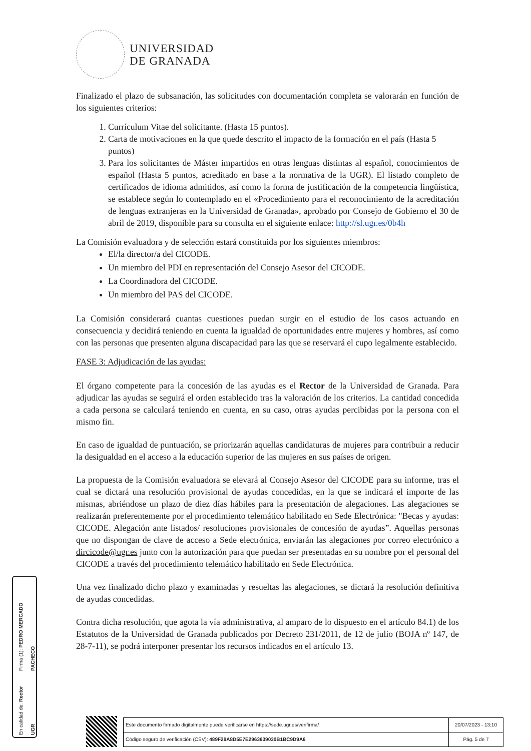UNIVERSIDAD
DE GRANADA
Finalizado el plazo de subsanación, las solicitudes con documentación completa se valorarán en función de los siguientes criterios:
1. Currículum Vitae del solicitante. (Hasta 15 puntos).
2. Carta de motivaciones en la que quede descrito el impacto de la formación en el país (Hasta 5 puntos)
3. Para los solicitantes de Máster impartidos en otras lenguas distintas al español, conocimientos de español (Hasta 5 puntos, acreditado en base a la normativa de la UGR). El listado completo de certificados de idioma admitidos, así como la forma de justificación de la competencia lingüística, se establece según lo contemplado en el «Procedimiento para el reconocimiento de la acreditación de lenguas extranjeras en la Universidad de Granada», aprobado por Consejo de Gobierno el 30 de abril de 2019, disponible para su consulta en el siguiente enlace: http://sl.ugr.es/0b4h
La Comisión evaluadora y de selección estará constituida por los siguientes miembros:
El/la director/a del CICODE.
Un miembro del PDI en representación del Consejo Asesor del CICODE.
La Coordinadora del CICODE.
Un miembro del PAS del CICODE.
La Comisión considerará cuantas cuestiones puedan surgir en el estudio de los casos actuando en consecuencia y decidirá teniendo en cuenta la igualdad de oportunidades entre mujeres y hombres, así como con las personas que presenten alguna discapacidad para las que se reservará el cupo legalmente establecido.
FASE 3: Adjudicación de las ayudas:
El órgano competente para la concesión de las ayudas es el Rector de la Universidad de Granada. Para adjudicar las ayudas se seguirá el orden establecido tras la valoración de los criterios. La cantidad concedida a cada persona se calculará teniendo en cuenta, en su caso, otras ayudas percibidas por la persona con el mismo fin.
En caso de igualdad de puntuación, se priorizarán aquellas candidaturas de mujeres para contribuir a reducir la desigualdad en el acceso a la educación superior de las mujeres en sus países de origen.
La propuesta de la Comisión evaluadora se elevará al Consejo Asesor del CICODE para su informe, tras el cual se dictará una resolución provisional de ayudas concedidas, en la que se indicará el importe de las mismas, abriéndose un plazo de diez días hábiles para la presentación de alegaciones. Las alegaciones se realizarán preferentemente por el procedimiento telemático habilitado en Sede Electrónica: "Becas y ayudas: CICODE. Alegación ante listados/ resoluciones provisionales de concesión de ayudas”. Aquellas personas que no dispongan de clave de acceso a Sede electrónica, enviarán las alegaciones por correo electrónico a dircicode@ugr.es junto con la autorización para que puedan ser presentadas en su nombre por el personal del CICODE a través del procedimiento telemático habilitado en Sede Electrónica.
Una vez finalizado dicho plazo y examinadas y resueltas las alegaciones, se dictará la resolución definitiva de ayudas concedidas.
Contra dicha resolución, que agota la vía administrativa, al amparo de lo dispuesto en el artículo 84.1) de los Estatutos de la Universidad de Granada publicados por Decreto 231/2011, de 12 de julio (BOJA nº 147, de 28-7-11), se podrá interponer presentar los recursos indicados en el artículo 13.
Firma (1): PEDRO MERCADO PACHECO
En calidad de: Rector UGR
| Este documento firmado digitalmente puede verificarse en https://sede.ugr.es/verifirma/ | 20/07/2023 - 13:10 |
| Código seguro de verificación (CSV): 489F29A8D5E7E2963639030B1BC9D9A6 | Pág. 5 de 7 |